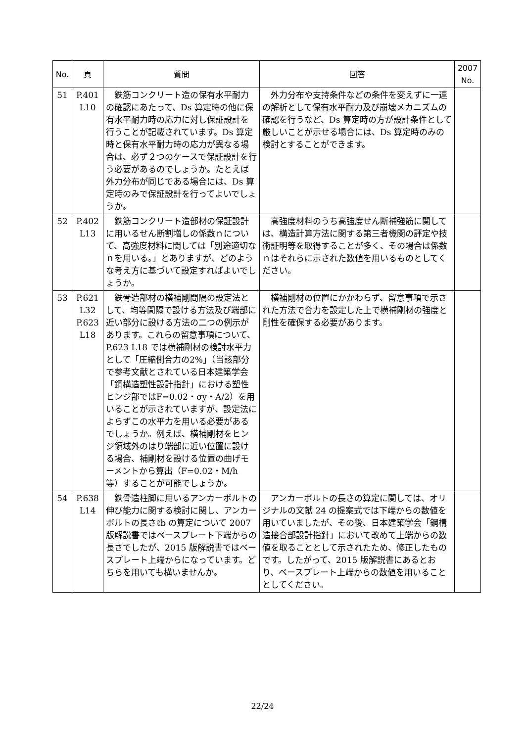| No. | 頁 | 質問 | 回答 | 2007 No. |
| --- | --- | --- | --- | --- |
| 51 | P.401 L10 | 鉄筋コンクリート造の保有水平耐力の確認にあたって、Ds 算定時の他に保有水平耐力時の応力に対し保証設計を行うことが記載されています。Ds 算定時と保有水平耐力時の応力が異なる場合は、必ず２つのケースで保証設計を行う必要があるのでしょうか。たとえば外力分布が同じである場合には、Ds 算定時のみで保証設計を行ってよいでしょうか。 | 外力分布や支持条件などの条件を変えずに一連の解析として保有水平耐力及び崩壊メカニズムの確認を行うなど、Ds 算定時の方が設計条件として厳しいことが示せる場合には、Ds 算定時のみの検討とすることができます。 | |
| 52 | P.402 L13 | 鉄筋コンクリート造部材の保証設計に用いるせん断割増しの係数ｎについて、高強度材料に関しては「別途適切なｎを用いる。」とありますが、どのような考え方に基づいて設定すればよいでしょうか。 | 高強度材料のうち高強度せん断補強筋に関しては、構造計算方法に関する第三者機関の評定や技術証明等を取得することが多く、その場合は係数ｎはそれらに示された数値を用いるものとしてください。 | |
| 53 | P.621 L32 P.623 L18 | 鉄骨造部材の横補剛間隔の設定法として、均等間隔で設ける方法及び端部に近い部分に設ける方法の二つの例示があります。これらの留意事項について、P.623 L18 では横補剛材の検討水平力として「圧縮側合力の2%」（当該部分で参考文献とされている日本建築学会「鋼構造塑性設計指針」における塑性ヒンジ部ではF=0.02・σy・A/2）を用いることが示されていますが、設定法によらずこの水平力を用いる必要があるでしょうか。例えば、横補剛材をヒンジ領域外のはり端部に近い位置に設ける場合、補剛材を設ける位置の曲げモーメントから算出（F=0.02・M/h 等）することが可能でしょうか。 | 横補剛材の位置にかかわらず、留意事項で示された方法で合力を設定した上で横補剛材の強度と剛性を確保する必要があります。 | |
| 54 | P.638 L14 | 鉄骨造柱脚に用いるアンカーボルトの伸び能力に関する検討に関し、アンカーボルトの長さℓb の算定について 2007 版解説書ではベースプレート下端からの長さでしたが、2015 版解説書ではベースプレート上端からになっています。どちらを用いても構いませんか。 | アンカーボルトの長さの算定に関しては、オリジナルの文献 24 の提案式では下端からの数値を用いていましたが、その後、日本建築学会「鋼構造接合部設計指針」において改めて上端からの数値を取ることとして示されたため、修正したものです。したがって、2015 版解説書にあるとおり、ベースプレート上端からの数値を用いることとしてください。 | |
22/24